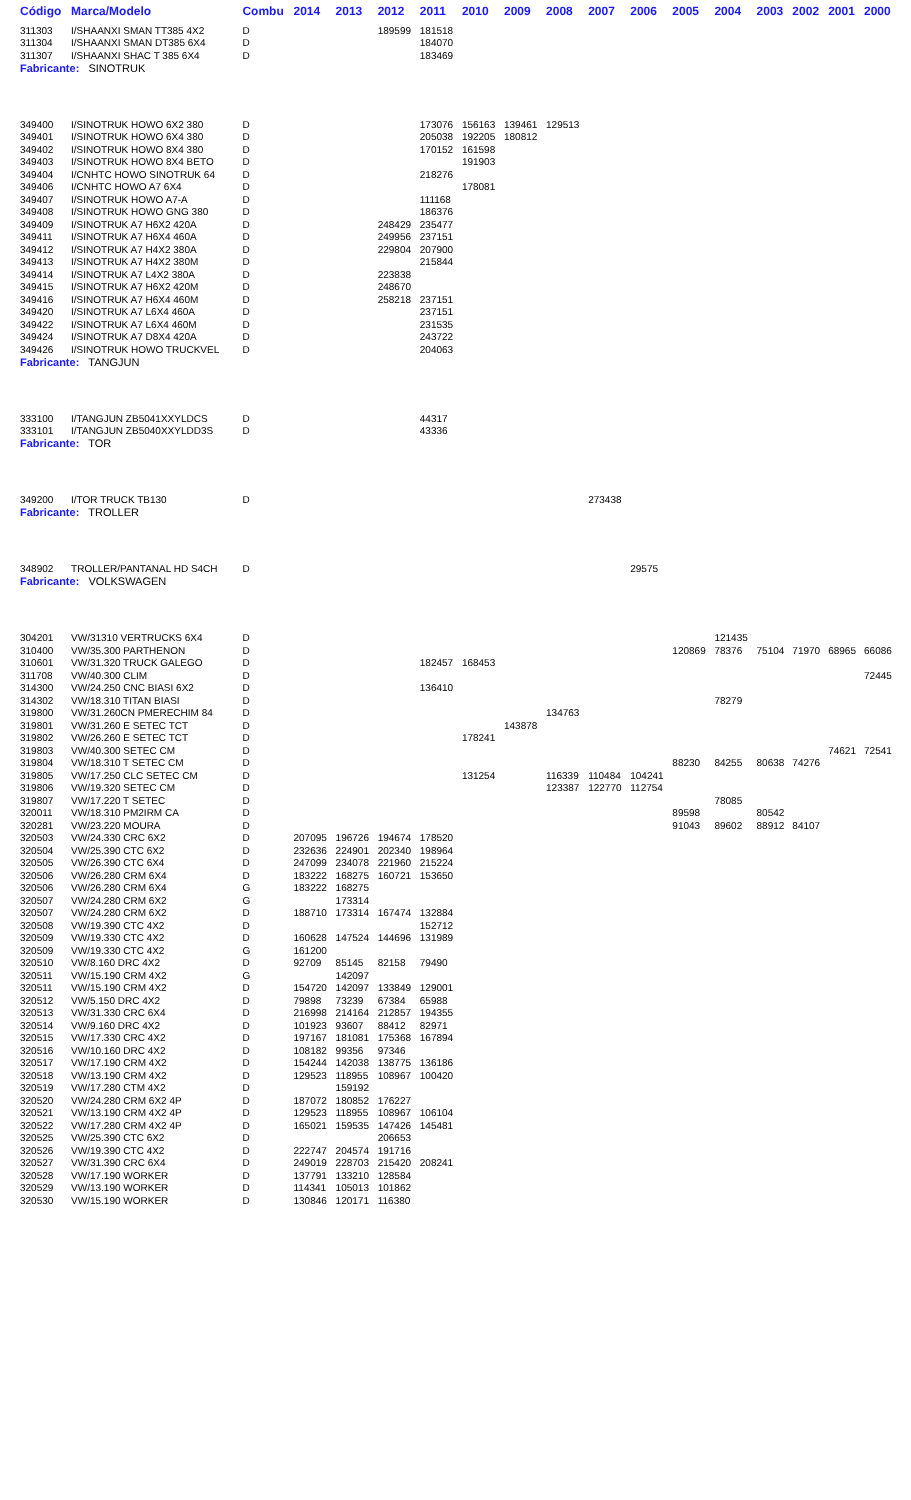| Código | Marca/Modelo | Combu | 2014 | 2013 | 2012 | 2011 | 2010 | 2009 | 2008 | 2007 | 2006 | 2005 | 2004 | 2003 | 2002 | 2001 | 2000 |
| --- | --- | --- | --- | --- | --- | --- | --- | --- | --- | --- | --- | --- | --- | --- | --- | --- | --- |
| 311303 | I/SHAANXI SMAN TT385 4X2 | D | | | 189599 | 181518 | | | | | | | | | | | |
| 311304 | I/SHAANXI SMAN DT385 6X4 | D | | | | 184070 | | | | | | | | | | | |
| 311307 | I/SHAANXI SHAC T 385 6X4 | D | | | | 183469 | | | | | | | | | | | |
| Fabricante: SINOTRUK | | | | | | | | | | | | | | | | | |
| 349400 | I/SINOTRUK HOWO 6X2 380 | D | | | | 173076 | 156163 | 139461 | 129513 | | | | | | | | |
| 349401 | I/SINOTRUK HOWO 6X4 380 | D | | | | 205038 | 192205 | 180812 | | | | | | | | | |
| 349402 | I/SINOTRUK HOWO 8X4 380 | D | | | | 170152 | 161598 | | | | | | | | | | |
| 349403 | I/SINOTRUK HOWO 8X4 BETO | D | | | | | 191903 | | | | | | | | | | |
| 349404 | I/CNHTC HOWO SINOTRUK 64 | D | | | | 218276 | | | | | | | | | | | |
| 349406 | I/CNHTC HOWO A7 6X4 | D | | | | | 178081 | | | | | | | | | | |
| 349407 | I/SINOTRUK HOWO A7-A | D | | | | 111168 | | | | | | | | | | | |
| 349408 | I/SINOTRUK HOWO GNG 380 | D | | | | 186376 | | | | | | | | | | | |
| 349409 | I/SINOTRUK A7 H6X2 420A | D | | | 248429 | 235477 | | | | | | | | | | | |
| 349411 | I/SINOTRUK A7 H6X4 460A | D | | | 249956 | 237151 | | | | | | | | | | | |
| 349412 | I/SINOTRUK A7 H4X2 380A | D | | | 229804 | 207900 | | | | | | | | | | | |
| 349413 | I/SINOTRUK A7 H4X2 380M | D | | | | 215844 | | | | | | | | | | | |
| 349414 | I/SINOTRUK A7 L4X2 380A | D | | | 223838 | | | | | | | | | | | | |
| 349415 | I/SINOTRUK A7 H6X2 420M | D | | | 248670 | | | | | | | | | | | | |
| 349416 | I/SINOTRUK A7 H6X4 460M | D | | | 258218 | 237151 | | | | | | | | | | | |
| 349420 | I/SINOTRUK A7 L6X4 460A | D | | | | 237151 | | | | | | | | | | | |
| 349422 | I/SINOTRUK A7 L6X4 460M | D | | | | 231535 | | | | | | | | | | | |
| 349424 | I/SINOTRUK A7 D8X4 420A | D | | | | 243722 | | | | | | | | | | | |
| 349426 | I/SINOTRUK HOWO TRUCKVEL | D | | | | 204063 | | | | | | | | | | | |
| Fabricante: TANGJUN | | | | | | | | | | | | | | | | | |
| 333100 | I/TANGJUN ZB5041XXYLDCS | D | | | | 44317 | | | | | | | | | | | |
| 333101 | I/TANGJUN ZB5040XXYLDD3S | D | | | | 43336 | | | | | | | | | | | |
| Fabricante: TOR | | | | | | | | | | | | | | | | | |
| 349200 | I/TOR TRUCK TB130 | D | | | | | | | | 273438 | | | | | | | |
| Fabricante: TROLLER | | | | | | | | | | | | | | | | | |
| 348902 | TROLLER/PANTANAL HD S4CH | D | | | | | | | | | 29575 | | | | | | |
| Fabricante: VOLKSWAGEN | | | | | | | | | | | | | | | | | |
| 304201 | VW/31310 VERTRUCKS 6X4 | D | | | | | | | | | | | 121435 | | | | |
| 310400 | VW/35.300 PARTHENON | D | | | | | | | | | | 120869 | 78376 | 75104 | 71970 | 68965 | 66086 |
| 310601 | VW/31.320 TRUCK GALEGO | D | | | | 182457 | 168453 | | | | | | | | | | |
| 311708 | VW/40.300 CLIM | D | | | | | | | | | | | | | | | 72445 |
| 314300 | VW/24.250 CNC BIASI 6X2 | D | | | | 136410 | | | | | | | | | | | |
| 314302 | VW/18.310 TITAN BIASI | D | | | | | | | | | | | 78279 | | | | |
| 319800 | VW/31.260CN PMERECHIM 84 | D | | | | | | | 134763 | | | | | | | | |
| 319801 | VW/31.260 E SETEC TCT | D | | | | | | 143878 | | | | | | | | | |
| 319802 | VW/26.260 E SETEC TCT | D | | | | | 178241 | | | | | | | | | | |
| 319803 | VW/40.300 SETEC CM | D | | | | | | | | | | | | | | 74621 | 72541 |
| 319804 | VW/18.310 T SETEC CM | D | | | | | | | | | | 88230 | 84255 | 80638 | 74276 | | |
| 319805 | VW/17.250 CLC SETEC CM | D | | | | | 131254 | | 116339 | 110484 | 104241 | | | | | | |
| 319806 | VW/19.320 SETEC CM | D | | | | | | | 123387 | 122770 | 112754 | | | | | | |
| 319807 | VW/17.220 T SETEC | D | | | | | | | | | | | 78085 | | | | |
| 320011 | VW/18.310 PM2IRM CA | D | | | | | | | | | | 89598 | | 80542 | | | |
| 320281 | VW/23.220 MOURA | D | | | | | | | | | | 91043 | 89602 | 88912 | 84107 | | |
| 320503 | VW/24.330 CRC 6X2 | D | 207095 | 196726 | 194674 | 178520 | | | | | | | | | | | |
| 320504 | VW/25.390 CTC 6X2 | D | 232636 | 224901 | 202340 | 198964 | | | | | | | | | | | |
| 320505 | VW/26.390 CTC 6X4 | D | 247099 | 234078 | 221960 | 215224 | | | | | | | | | | | |
| 320506 | VW/26.280 CRM 6X4 | D | 183222 | 168275 | 160721 | 153650 | | | | | | | | | | | |
| 320506 | VW/26.280 CRM 6X4 | G | 183222 | 168275 | | | | | | | | | | | | | |
| 320507 | VW/24.280 CRM 6X2 | G | | 173314 | | | | | | | | | | | | | |
| 320507 | VW/24.280 CRM 6X2 | D | 188710 | 173314 | 167474 | 132884 | | | | | | | | | | | |
| 320508 | VW/19.390 CTC 4X2 | D | | | | 152712 | | | | | | | | | | | |
| 320509 | VW/19.330 CTC 4X2 | D | 160628 | 147524 | 144696 | 131989 | | | | | | | | | | | |
| 320509 | VW/19.330 CTC 4X2 | G | 161200 | | | | | | | | | | | | | | |
| 320510 | VW/8.160 DRC 4X2 | D | 92709 | 85145 | 82158 | 79490 | | | | | | | | | | | |
| 320511 | VW/15.190 CRM 4X2 | G | | 142097 | | | | | | | | | | | | | |
| 320511 | VW/15.190 CRM 4X2 | D | 154720 | 142097 | 133849 | 129001 | | | | | | | | | | | |
| 320512 | VW/5.150 DRC 4X2 | D | 79898 | 73239 | 67384 | 65988 | | | | | | | | | | | |
| 320513 | VW/31.330 CRC 6X4 | D | 216998 | 214164 | 212857 | 194355 | | | | | | | | | | | |
| 320514 | VW/9.160 DRC 4X2 | D | 101923 | 93607 | 88412 | 82971 | | | | | | | | | | | |
| 320515 | VW/17.330 CRC 4X2 | D | 197167 | 181081 | 175368 | 167894 | | | | | | | | | | | |
| 320516 | VW/10.160 DRC 4X2 | D | 108182 | 99356 | 97346 | | | | | | | | | | | | |
| 320517 | VW/17.190 CRM 4X2 | D | 154244 | 142038 | 138775 | 136186 | | | | | | | | | | | |
| 320518 | VW/13.190 CRM 4X2 | D | 129523 | 118955 | 108967 | 100420 | | | | | | | | | | | |
| 320519 | VW/17.280 CTM 4X2 | D | | 159192 | | | | | | | | | | | | | |
| 320520 | VW/24.280 CRM 6X2 4P | D | 187072 | 180852 | 176227 | | | | | | | | | | | | |
| 320521 | VW/13.190 CRM 4X2 4P | D | 129523 | 118955 | 108967 | 106104 | | | | | | | | | | | |
| 320522 | VW/17.280 CRM 4X2 4P | D | 165021 | 159535 | 147426 | 145481 | | | | | | | | | | | |
| 320525 | VW/25.390 CTC 6X2 | D | | | 206653 | | | | | | | | | | | | |
| 320526 | VW/19.390 CTC 4X2 | D | 222747 | 204574 | 191716 | | | | | | | | | | | | |
| 320527 | VW/31.390 CRC 6X4 | D | 249019 | 228703 | 215420 | 208241 | | | | | | | | | | | |
| 320528 | VW/17.190 WORKER | D | 137791 | 133210 | 128584 | | | | | | | | | | | | |
| 320529 | VW/13.190 WORKER | D | 114341 | 105013 | 101862 | | | | | | | | | | | | |
| 320530 | VW/15.190 WORKER | D | 130846 | 120171 | 116380 | | | | | | | | | | | | |